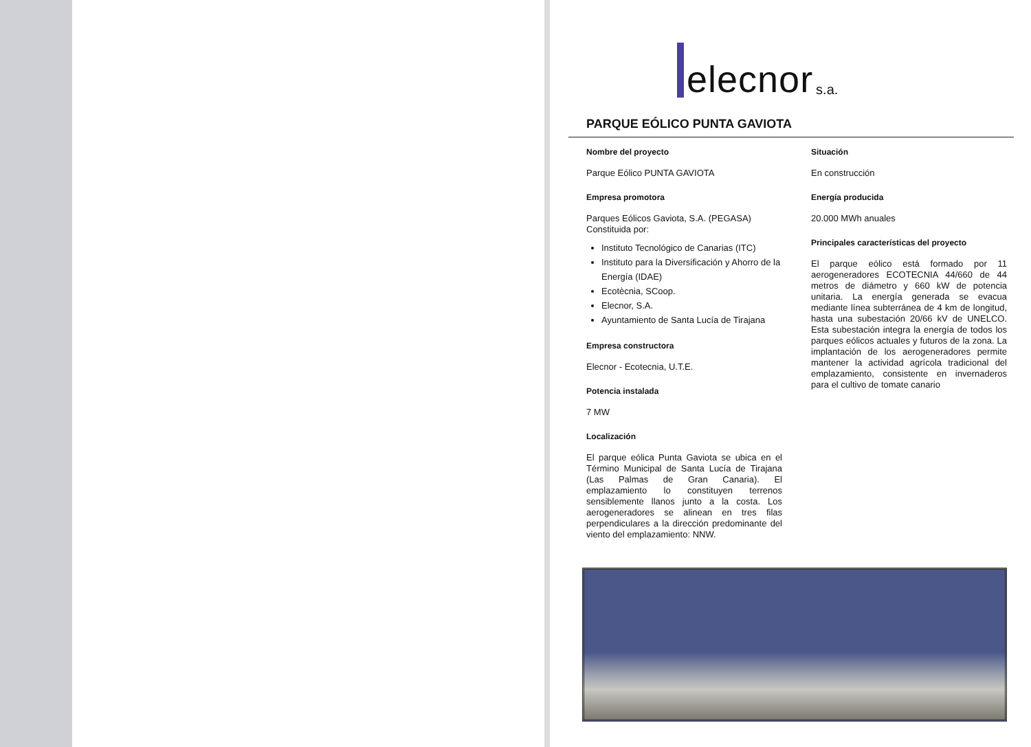elecnor s.a.
PARQUE EÓLICO PUNTA GAVIOTA
Nombre del proyecto
Parque Eólico PUNTA GAVIOTA
Empresa promotora
Parques Eólicos Gaviota, S.A. (PEGASA)
Constituida por:
Instituto Tecnológico de Canarias (ITC)
Instituto para la Diversificación y Ahorro de la Energía (IDAE)
Ecotècnia, SCoop.
Elecnor, S.A.
Ayuntamiento de Santa Lucía de Tirajana
Empresa constructora
Elecnor - Ecotecnia, U.T.E.
Potencia instalada
7 MW
Localización
El parque eólica Punta Gaviota se ubica en el Término Municipal de Santa Lucía de Tirajana (Las Palmas de Gran Canaria). El emplazamiento lo constituyen terrenos sensiblemente llanos junto a la costa. Los aerogeneradores se alinean en tres filas perpendiculares a la dirección predominante del viento del emplazamiento: NNW.
Situación
En construcción
Energía producida
20.000 MWh anuales
Principales características del proyecto
El parque eólico está formado por 11 aerogeneradores ECOTECNIA 44/660 de 44 metros de diámetro y 660 kW de potencia unitaria. La energía generada se evacua mediante línea subterránea de 4 km de longitud, hasta una subestación 20/66 kV de UNELCO. Esta subestación integra la energía de todos los parques eólicos actuales y futuros de la zona. La implantación de los aerogeneradores permite mantener la actividad agrícola tradicional del emplazamiento, consistente en invernaderos para el cultivo de tomate canario